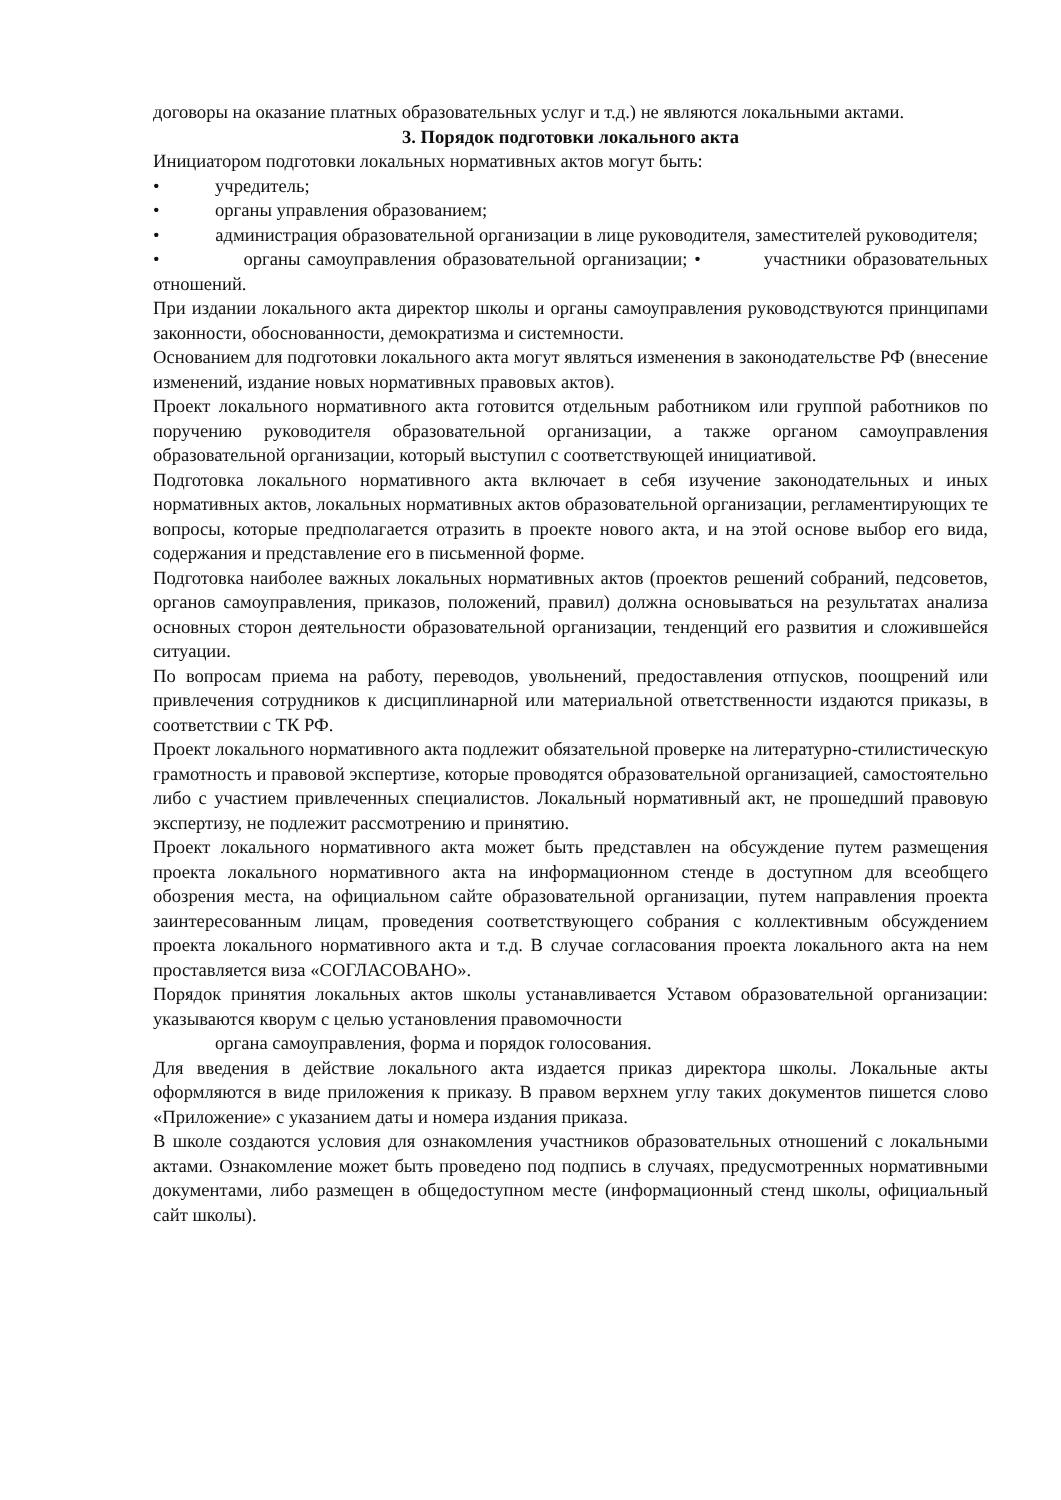договоры на оказание платных образовательных услуг и т.д.) не являются локальными актами.
3. Порядок подготовки локального акта
Инициатором подготовки локальных нормативных актов могут быть:
• учредитель;
• органы управления образованием;
• администрация образовательной организации в лице руководителя, заместителей руководителя;
• органы самоуправления образовательной организации; • участники образовательных отношений.
При издании локального акта директор школы и органы самоуправления руководствуются принципами законности, обоснованности, демократизма и системности.
Основанием для подготовки локального акта могут являться изменения в законодательстве РФ (внесение изменений, издание новых нормативных правовых актов).
Проект локального нормативного акта готовится отдельным работником или группой работников по поручению руководителя образовательной организации, а также органом самоуправления образовательной организации, который выступил с соответствующей инициативой.
Подготовка локального нормативного акта включает в себя изучение законодательных и иных нормативных актов, локальных нормативных актов образовательной организации, регламентирующих те вопросы, которые предполагается отразить в проекте нового акта, и на этой основе выбор его вида, содержания и представление его в письменной форме.
Подготовка наиболее важных локальных нормативных актов (проектов решений собраний, педсоветов, органов самоуправления, приказов, положений, правил) должна основываться на результатах анализа основных сторон деятельности образовательной организации, тенденций его развития и сложившейся ситуации.
По вопросам приема на работу, переводов, увольнений, предоставления отпусков, поощрений или привлечения сотрудников к дисциплинарной или материальной ответственности издаются приказы, в соответствии с ТК РФ.
Проект локального нормативного акта подлежит обязательной проверке на литературно-стилистическую грамотность и правовой экспертизе, которые проводятся образовательной организацией, самостоятельно либо с участием привлеченных специалистов. Локальный нормативный акт, не прошедший правовую экспертизу, не подлежит рассмотрению и принятию.
Проект локального нормативного акта может быть представлен на обсуждение путем размещения проекта локального нормативного акта на информационном стенде в доступном для всеобщего обозрения места, на официальном сайте образовательной организации, путем направления проекта заинтересованным лицам, проведения соответствующего собрания с коллективным обсуждением проекта локального нормативного акта и т.д. В случае согласования проекта локального акта на нем проставляется виза «СОГЛАСОВАНО».
Порядок принятия локальных актов школы устанавливается Уставом образовательной организации: указываются кворум с целью установления правомочности
органа самоуправления, форма и порядок голосования.
Для введения в действие локального акта издается приказ директора школы. Локальные акты оформляются в виде приложения к приказу. В правом верхнем углу таких документов пишется слово «Приложение» с указанием даты и номера издания приказа.
В школе создаются условия для ознакомления участников образовательных отношений с локальными актами. Ознакомление может быть проведено под подпись в случаях, предусмотренных нормативными документами, либо размещен в общедоступном месте (информационный стенд школы, официальный сайт школы).